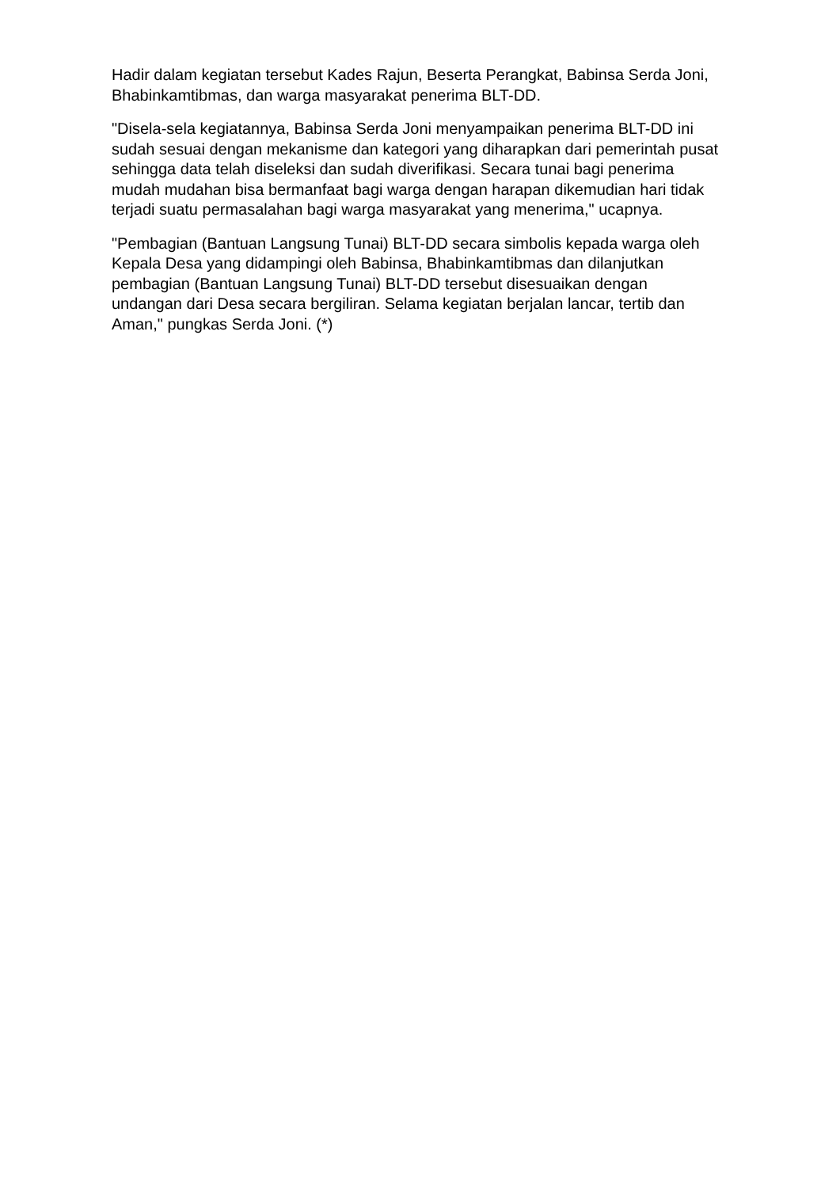Hadir dalam kegiatan tersebut Kades Rajun, Beserta Perangkat, Babinsa Serda Joni, Bhabinkamtibmas, dan warga masyarakat penerima BLT-DD.
"Disela-sela kegiatannya, Babinsa Serda Joni menyampaikan penerima BLT-DD ini sudah sesuai dengan mekanisme dan kategori yang diharapkan dari pemerintah pusat sehingga data telah diseleksi dan sudah diverifikasi. Secara tunai bagi penerima mudah mudahan bisa bermanfaat bagi warga dengan harapan dikemudian hari tidak terjadi suatu permasalahan bagi warga masyarakat yang menerima," ucapnya.
"Pembagian (Bantuan Langsung Tunai) BLT-DD secara simbolis kepada warga oleh Kepala Desa yang didampingi oleh Babinsa, Bhabinkamtibmas dan dilanjutkan pembagian (Bantuan Langsung Tunai) BLT-DD tersebut disesuaikan dengan undangan dari Desa secara bergiliran. Selama kegiatan berjalan lancar, tertib dan Aman," pungkas Serda Joni. (*)